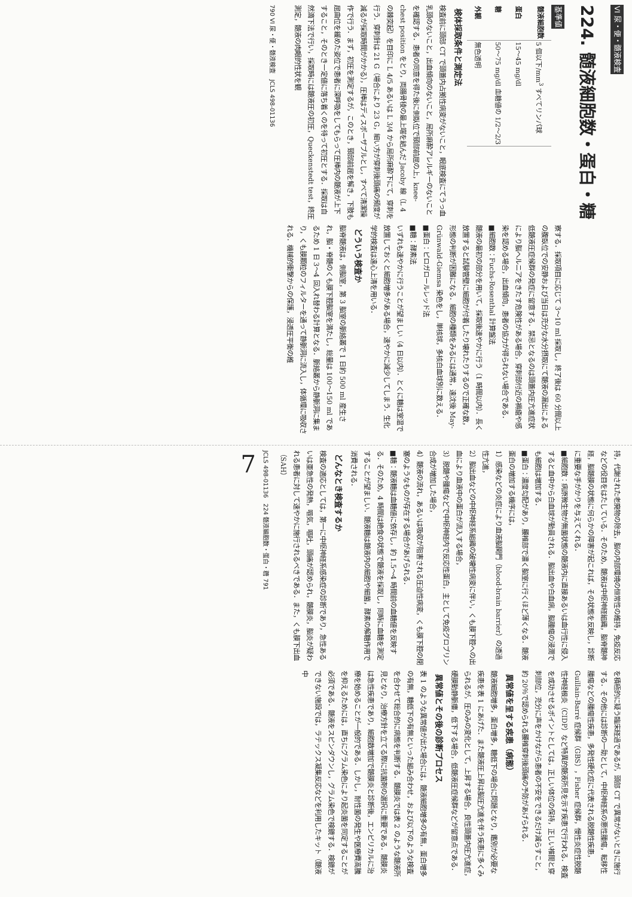VI 尿・便・髄液検査
224. 髄液細胞数・蛋白・糖
基準値
| 髄液細胞数 | 5 個以下/mm<sup>3</sup> すべてリンパ球 |
| 蛋白 | 15～45 mg/dl |
| 糖 | 50～75 mg/dl 血糖値の 1/2～2/3 |
| 外観 | 無色透明 |
検体採取条件と測定法
検査前に頭部 CT で頭蓋内占拠性病変がないこと，眼底検査にてうっ血乳頭のないこと，出血傾向のないこと，局所麻酔アレルギーのないことを確認する．患者の同意を得た後に側臥位で頸部前屈の上，knee-chest position をとり，両腸骨稜の最上端を結んだ Jacoby 線（L 4 の棘突起）を目印に L 4/5 あるいは L 3/4 から局所麻酔下にて，穿刺を行う．穿刺針は 21 G（場合により 23 G，細い方が穿刺後頭痛の頻度が減るが採取時間がかかる），圧棒はディスポーザブルとし，すべて清潔操作で行う．まず，初圧を測定するが，このとき，頸部前屈を解き，下肢も屈曲位を緩めた姿位で患者に深呼吸をしてもらって圧棒内の髄液が上下すること，そのとき一定値に落ち着くのを待って初圧とする．採取は自然滴下法で行い，採取時には髄液圧の初圧，Queckenstedt test，終圧測定，髄液の肉眼的性状を観
察する．採取項目に応じて 3～10 ml 採取し，終了後は 60 分間以上の腹臥位での安静および当日は充分な水分摂取にて髄液の漏出による低髄液圧症候群の発症に留意する．禁忌となるのは頭蓋内圧亢進症状により脳ヘルニアをきたす危険性がある場合，穿刺部付近の褥瘡や感染を認める場合，出血傾向，患者の協力が得られない場合である．
■細胞数：Fuchs-Rosenthal 計算盤法
髄液の最初の部分を用いて，採取後速やかに行う（1 時間以内）．長く放置すると試験管壁に細胞が付着したり壊れたりするので正確な数，形態の判断が困難になる．細胞の種類をみるには通常，遠沈後 May-Grünwald-Giemsa 染色をし，単核球，多核白血球別に数える．
■蛋白：ピロガロールレッド法
■糖：酵素法
いずれも速やかに行うことが望ましい（4 日以内）．とくに糖は室温で放置しておくと細胞増多がある場合，速やかに減少してしまう．生化学的検査は遠心上清を用いる．
どういう検査か
脳脊髄液は，側脳室，第 3 脳室の脈絡叢で 1 日約 500 ml 産生され，脳・脊髄のくも膜下腔脳室を満たし，総量は 100～150 ml であるため 1 日 3～4 回入れ替わる計算となる．脈絡叢から静脈洞に集まり，くも膜顆粒のフィルターを通って静脈洞に流入し，体循環に吸収される．機械的衝撃からの保護，浸透圧平衡の維
790 VI 尿・便・髄液検査 JCLS 498-01136
持，代謝された老廃物の除去，脳の内部環境の恒常性の維持，免疫反応などの役目をはたしている．そのため，髄液は中枢神経組織，脳脊髄神経，脳髄膜の状態に何らかの障害が起これば，その状態を反映し，診断に重要な手がかりを与えてくれる．
■細胞数：病原微生物が無菌状態の髄液内に直接あるいは血行性に侵入すると血中から白血球が動員される．脳出血や白血病，脳腫瘍の浸潤でも細胞は増加する．
■蛋白：濃度勾配があり，腰椎部で濃く脳室に行くほど薄くなる．髄液蛋白の増加する機序には，
1）感染などの炎症により血液脳関門（blood-brain barrier）の透過性亢進，
2）脳出血などの中枢神経系組織の破壊性病変に伴い，くも膜下腔への出血により血液中の蛋白が流入する場合，
3）脱髄や腫瘍などで中枢神経内で反応性蛋白，主として免疫グロブリン合成が増加した場合，
4）髄液の流れ，あるいは吸収が阻害される圧迫性病変，くも膜下腔の閉塞のようなものが存在する場合があげられる．
■糖：髄液糖は血糖値に依存し，約 1.5～4 時間前の血糖値を反映する．そのため，4 時間は絶食の状態で髄液を採取し，同時に血糖を測定することが望ましい．髄液糖は髄液内の細胞や細菌，酵素の解糖作用で消費される．
どんなとき検査するか
検査の適応としては，第一に中枢神経系感染症の診断であり，急性あるいは亜急性の発熱，嘔気，嘔吐，頭痛が認められ，髄膜炎，脳炎が疑われる患者に対して速やかに施行されるべきである．また，くも膜下出血（SAH）
を積極的に疑う臨床経過であるが，頭部 CT で異常がないときに施行する．その他には診断の一助として，中枢神経系の悪性腫瘍，転移性腫瘍などの腫瘍性疾患，多発性硬化症に代表される脱髄性疾患，Guillain-Barré 症候群（GBS），Fisher 症候群，慢性炎症性脱髄性神経根炎（CIDP）など特異的髄液所見を示す疾患で行われる．検査を成功させるポイントとしては，正しい体位の保持，正しい椎間と穿刺部位，充分に声をかけながら患者の不安をできるだけ減らすこと，約 20％で認められる腰椎穿刺後頭痛の予防があげられる．
異常値を呈する疾患（病態）
髄液細胞増多，蛋白増多，糖低下の場合に問題となり，鑑別が必要な疾患を表 1 にあげた．また髄液圧上昇は脳圧亢進を伴う疾患に多くみられるが，圧のみの変化として，上昇する場合，良性頭蓋内圧亢進症，硬膜動静脈瘻，低下する場合，低髄液圧症候群などが留意点である．
異常値とその後の診断プロセス
表 1 のような異常値が出た場合には，髄液細胞増多の有無，蛋白増多の有無，糖低下の有無といった組み合わせ，および以下のような検査を合わせて総合的に病態を判断する．髄膜炎では表 2 のような髄液所見となり，治療方針を立てる際に抗菌剤の選択に重要である．髄膜炎は急性疾患であり，細胞数増加で髄膜炎と診断後，エンピリカルに治療を始めることが一般的である．しかし，耐性菌の発生や医療費高騰を抑えるためには，直ちにグラム染色により起炎菌を同定することが必須である．髄液をスピンダウンし，グラム染色で検鏡する．検鏡ができない施設では，ラテックス凝集反応などを利用したキット（髄液中
JCLS 498-01136 224 髄液細胞数・蛋白・糖 791
7